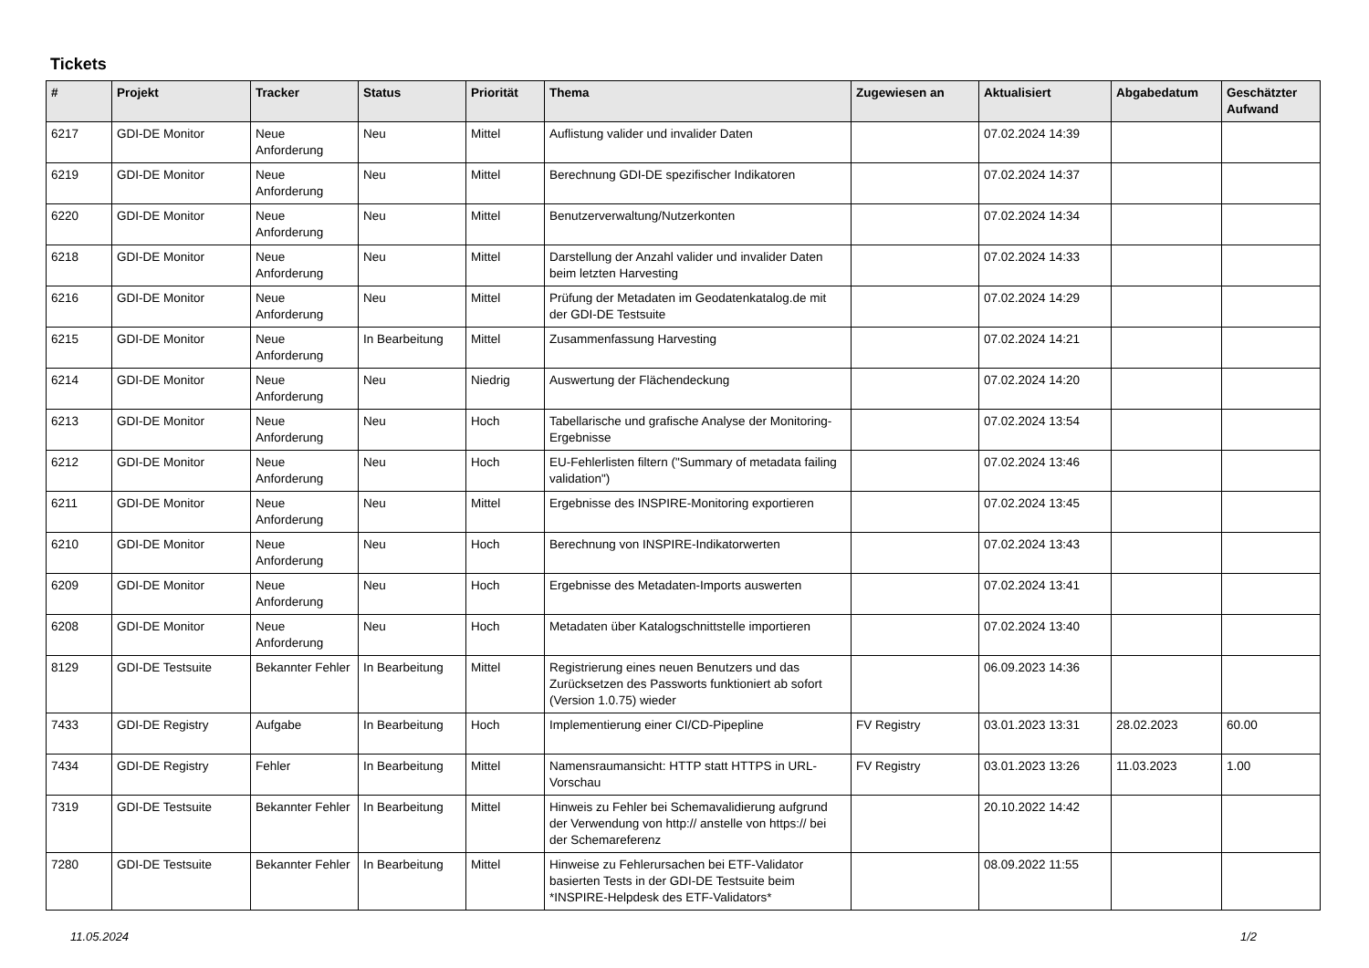Tickets
| # | Projekt | Tracker | Status | Priorität | Thema | Zugewiesen an | Aktualisiert | Abgabedatum | Geschätzter Aufwand |
| --- | --- | --- | --- | --- | --- | --- | --- | --- | --- |
| 6217 | GDI-DE Monitor | Neue Anforderung | Neu | Mittel | Auflistung valider und invalider Daten | | 07.02.2024 14:39 | | |
| 6219 | GDI-DE Monitor | Neue Anforderung | Neu | Mittel | Berechnung GDI-DE spezifischer Indikatoren | | 07.02.2024 14:37 | | |
| 6220 | GDI-DE Monitor | Neue Anforderung | Neu | Mittel | Benutzerverwaltung/Nutzerkonten | | 07.02.2024 14:34 | | |
| 6218 | GDI-DE Monitor | Neue Anforderung | Neu | Mittel | Darstellung der Anzahl valider und invalider Daten beim letzten Harvesting | | 07.02.2024 14:33 | | |
| 6216 | GDI-DE Monitor | Neue Anforderung | Neu | Mittel | Prüfung der Metadaten im Geodatenkatalog.de mit der GDI-DE Testsuite | | 07.02.2024 14:29 | | |
| 6215 | GDI-DE Monitor | Neue Anforderung | In Bearbeitung | Mittel | Zusammenfassung Harvesting | | 07.02.2024 14:21 | | |
| 6214 | GDI-DE Monitor | Neue Anforderung | Neu | Niedrig | Auswertung der Flächendeckung | | 07.02.2024 14:20 | | |
| 6213 | GDI-DE Monitor | Neue Anforderung | Neu | Hoch | Tabellarische und grafische Analyse der Monitoring-Ergebnisse | | 07.02.2024 13:54 | | |
| 6212 | GDI-DE Monitor | Neue Anforderung | Neu | Hoch | EU-Fehlerlisten filtern ("Summary of metadata failing validation") | | 07.02.2024 13:46 | | |
| 6211 | GDI-DE Monitor | Neue Anforderung | Neu | Mittel | Ergebnisse des INSPIRE-Monitoring exportieren | | 07.02.2024 13:45 | | |
| 6210 | GDI-DE Monitor | Neue Anforderung | Neu | Hoch | Berechnung von INSPIRE-Indikatorwerten | | 07.02.2024 13:43 | | |
| 6209 | GDI-DE Monitor | Neue Anforderung | Neu | Hoch | Ergebnisse des Metadaten-Imports auswerten | | 07.02.2024 13:41 | | |
| 6208 | GDI-DE Monitor | Neue Anforderung | Neu | Hoch | Metadaten über Katalogschnittstelle importieren | | 07.02.2024 13:40 | | |
| 8129 | GDI-DE Testsuite | Bekannter Fehler | In Bearbeitung | Mittel | Registrierung eines neuen Benutzers und das Zurücksetzen des Passworts funktioniert ab sofort (Version 1.0.75) wieder | | 06.09.2023 14:36 | | |
| 7433 | GDI-DE Registry | Aufgabe | In Bearbeitung | Hoch | Implementierung einer CI/CD-Pipepline | FV Registry | 03.01.2023 13:31 | 28.02.2023 | 60.00 |
| 7434 | GDI-DE Registry | Fehler | In Bearbeitung | Mittel | Namensraumansicht: HTTP statt HTTPS in URL-Vorschau | FV Registry | 03.01.2023 13:26 | 11.03.2023 | 1.00 |
| 7319 | GDI-DE Testsuite | Bekannter Fehler | In Bearbeitung | Mittel | Hinweis zu Fehler bei Schemavalidierung aufgrund der Verwendung von http:// anstelle von https:// bei der Schemareferenz | | 20.10.2022 14:42 | | |
| 7280 | GDI-DE Testsuite | Bekannter Fehler | In Bearbeitung | Mittel | Hinweise zu Fehlerursachen bei ETF-Validator basierten Tests in der GDI-DE Testsuite beim *INSPIRE-Helpdesk des ETF-Validators* | | 08.09.2022 11:55 | | |
11.05.2024 1/2